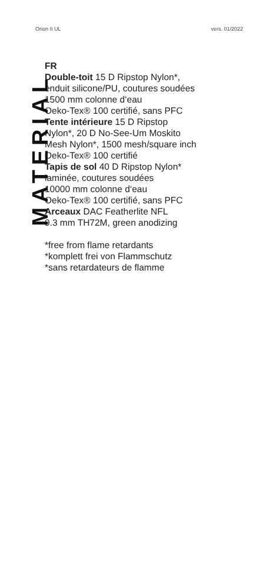Orion II UL vers. 01/2022
MATERIAL
FR
Double-toit 15 D Ripstop Nylon*,
enduit silicone/PU, coutures soudées
1500 mm colonne d‘eau
Oeko-Tex® 100 certifié, sans PFC
Tente intérieure 15 D Ripstop
Nylon*, 20 D No-See-Um Moskito
Mesh Nylon*, 1500 mesh/square inch
Oeko-Tex® 100 certifié
Tapis de sol 40 D Ripstop Nylon*
laminée, coutures soudées
10000 mm colonne d‘eau
Oeko-Tex® 100 certifié, sans PFC
Arceaux DAC Featherlite NFL
9.3 mm TH72M, green anodizing
*free from flame retardants
*komplett frei von Flammschutz
*sans retardateurs de flamme